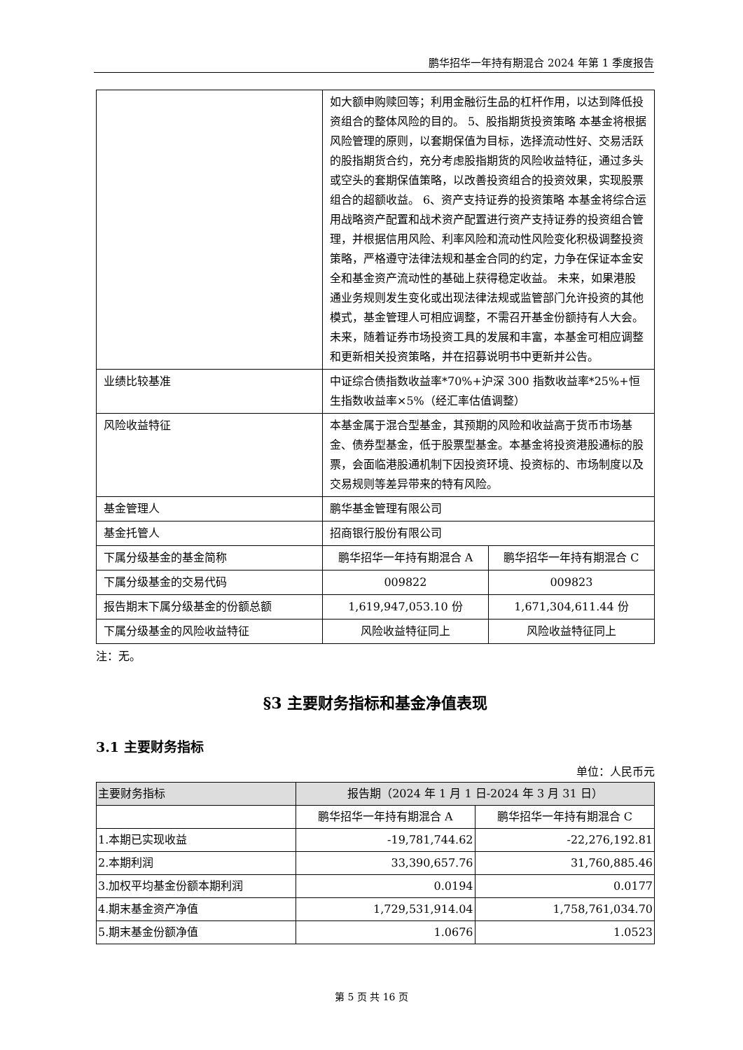鹏华招华一年持有期混合 2024 年第 1 季度报告
| | 如大额申购赎回等；利用金融衍生品的杠杆作用，以达到降低投资组合的整体风险的目的。 5、股指期货投资策略 本基金将根据风险管理的原则，以套期保值为目标，选择流动性好、交易活跃的股指期货合约，充分考虑股指期货的风险收益特征，通过多头或空头的套期保值策略，以改善投资组合的投资效果，实现股票组合的超额收益。 6、资产支持证券的投资策略 本基金将综合运用战略资产配置和战术资产配置进行资产支持证券的投资组合管理，并根据信用风险、利率风险和流动性风险变化积极调整投资策略，严格遵守法律法规和基金合同的约定，力争在保证本金安全和基金资产流动性的基础上获得稳定收益。 未来，如果港股通业务规则发生变化或出现法律法规或监管部门允许投资的其他模式，基金管理人可相应调整，不需召开基金份额持有人大会。 未来，随着证券市场投资工具的发展和丰富，本基金可相应调整和更新相关投资策略，并在招募说明书中更新并公告。 | |
| 业绩比较基准 | 中证综合债指数收益率*70%+沪深 300 指数收益率*25%+恒生指数收益率×5%（经汇率估值调整） | |
| 风险收益特征 | 本基金属于混合型基金，其预期的风险和收益高于货币市场基金、债券型基金，低于股票型基金。本基金将投资港股通标的股票，会面临港股通机制下因投资环境、投资标的、市场制度以及交易规则等差异带来的特有风险。 | |
| 基金管理人 | 鹏华基金管理有限公司 | |
| 基金托管人 | 招商银行股份有限公司 | |
| 下属分级基金的基金简称 | 鹏华招华一年持有期混合 A | 鹏华招华一年持有期混合 C |
| 下属分级基金的交易代码 | 009822 | 009823 |
| 报告期末下属分级基金的份额总额 | 1,619,947,053.10 份 | 1,671,304,611.44 份 |
| 下属分级基金的风险收益特征 | 风险收益特征同上 | 风险收益特征同上 |
注：无。
§3 主要财务指标和基金净值表现
3.1 主要财务指标
单位：人民币元
| 主要财务指标 | 报告期（2024 年 1 月 1 日-2024 年 3 月 31 日） | |
| --- | --- | --- |
| | 鹏华招华一年持有期混合 A | 鹏华招华一年持有期混合 C |
| 1.本期已实现收益 | -19,781,744.62 | -22,276,192.81 |
| 2.本期利润 | 33,390,657.76 | 31,760,885.46 |
| 3.加权平均基金份额本期利润 | 0.0194 | 0.0177 |
| 4.期末基金资产净值 | 1,729,531,914.04 | 1,758,761,034.70 |
| 5.期末基金份额净值 | 1.0676 | 1.0523 |
第 5 页 共 16 页